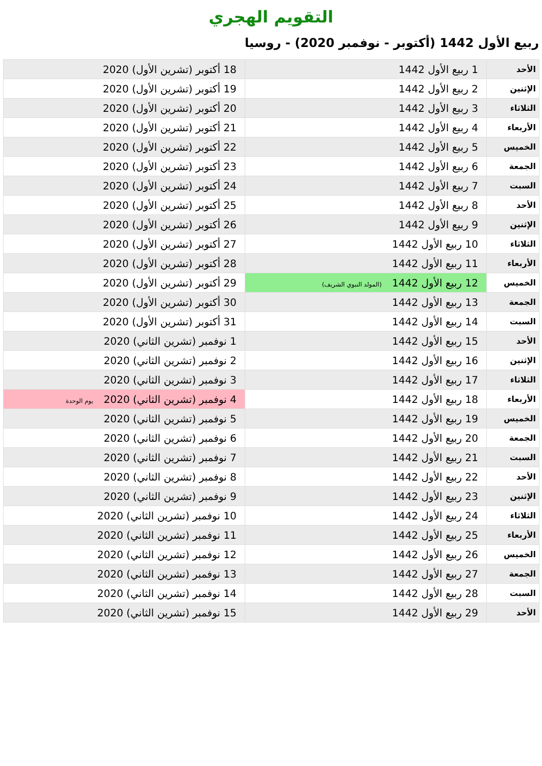التقويم الهجري
ربيع الأول 1442 (أكتوبر - نوفمبر 2020) - روسيا
| الأحد | 1 ربيع الأول 1442 | 18 أكتوبر (تشرين الأول) 2020 |
| الإثنين | 2 ربيع الأول 1442 | 19 أكتوبر (تشرين الأول) 2020 |
| الثلاثاء | 3 ربيع الأول 1442 | 20 أكتوبر (تشرين الأول) 2020 |
| الأربعاء | 4 ربيع الأول 1442 | 21 أكتوبر (تشرين الأول) 2020 |
| الخميس | 5 ربيع الأول 1442 | 22 أكتوبر (تشرين الأول) 2020 |
| الجمعة | 6 ربيع الأول 1442 | 23 أكتوبر (تشرين الأول) 2020 |
| السبت | 7 ربيع الأول 1442 | 24 أكتوبر (تشرين الأول) 2020 |
| الأحد | 8 ربيع الأول 1442 | 25 أكتوبر (تشرين الأول) 2020 |
| الإثنين | 9 ربيع الأول 1442 | 26 أكتوبر (تشرين الأول) 2020 |
| الثلاثاء | 10 ربيع الأول 1442 | 27 أكتوبر (تشرين الأول) 2020 |
| الأربعاء | 11 ربيع الأول 1442 | 28 أكتوبر (تشرين الأول) 2020 |
| الخميس | 12 ربيع الأول 1442 (المولد النبوي الشريف) | 29 أكتوبر (تشرين الأول) 2020 |
| الجمعة | 13 ربيع الأول 1442 | 30 أكتوبر (تشرين الأول) 2020 |
| السبت | 14 ربيع الأول 1442 | 31 أكتوبر (تشرين الأول) 2020 |
| الأحد | 15 ربيع الأول 1442 | 1 نوفمبر (تشرين الثاني) 2020 |
| الإثنين | 16 ربيع الأول 1442 | 2 نوفمبر (تشرين الثاني) 2020 |
| الثلاثاء | 17 ربيع الأول 1442 | 3 نوفمبر (تشرين الثاني) 2020 |
| الأربعاء | 18 ربيع الأول 1442 | 4 نوفمبر (تشرين الثاني) 2020 يوم الوحدة |
| الخميس | 19 ربيع الأول 1442 | 5 نوفمبر (تشرين الثاني) 2020 |
| الجمعة | 20 ربيع الأول 1442 | 6 نوفمبر (تشرين الثاني) 2020 |
| السبت | 21 ربيع الأول 1442 | 7 نوفمبر (تشرين الثاني) 2020 |
| الأحد | 22 ربيع الأول 1442 | 8 نوفمبر (تشرين الثاني) 2020 |
| الإثنين | 23 ربيع الأول 1442 | 9 نوفمبر (تشرين الثاني) 2020 |
| الثلاثاء | 24 ربيع الأول 1442 | 10 نوفمبر (تشرين الثاني) 2020 |
| الأربعاء | 25 ربيع الأول 1442 | 11 نوفمبر (تشرين الثاني) 2020 |
| الخميس | 26 ربيع الأول 1442 | 12 نوفمبر (تشرين الثاني) 2020 |
| الجمعة | 27 ربيع الأول 1442 | 13 نوفمبر (تشرين الثاني) 2020 |
| السبت | 28 ربيع الأول 1442 | 14 نوفمبر (تشرين الثاني) 2020 |
| الأحد | 29 ربيع الأول 1442 | 15 نوفمبر (تشرين الثاني) 2020 |